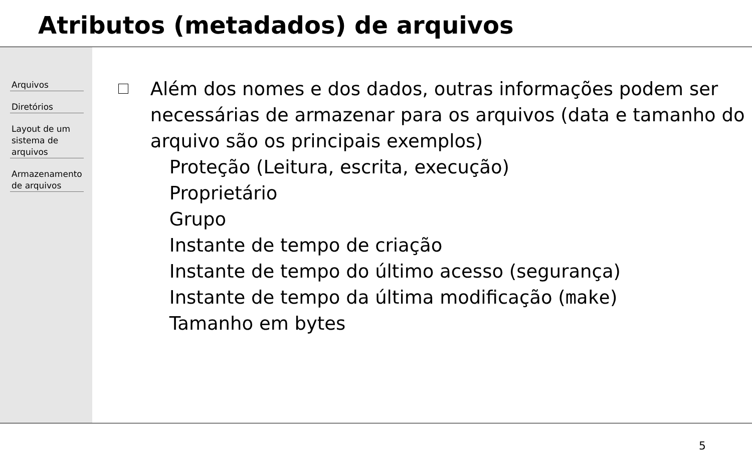Atributos (metadados) de arquivos
Arquivos
Diretórios
Layout de um sistema de arquivos
Armazenamento de arquivos
Além dos nomes e dos dados, outras informações podem ser necessárias de armazenar para os arquivos (data e tamanho do arquivo são os principais exemplos)
Proteção (Leitura, escrita, execução)
Proprietário
Grupo
Instante de tempo de criação
Instante de tempo do último acesso (segurança)
Instante de tempo da última modificação (make)
Tamanho em bytes
5